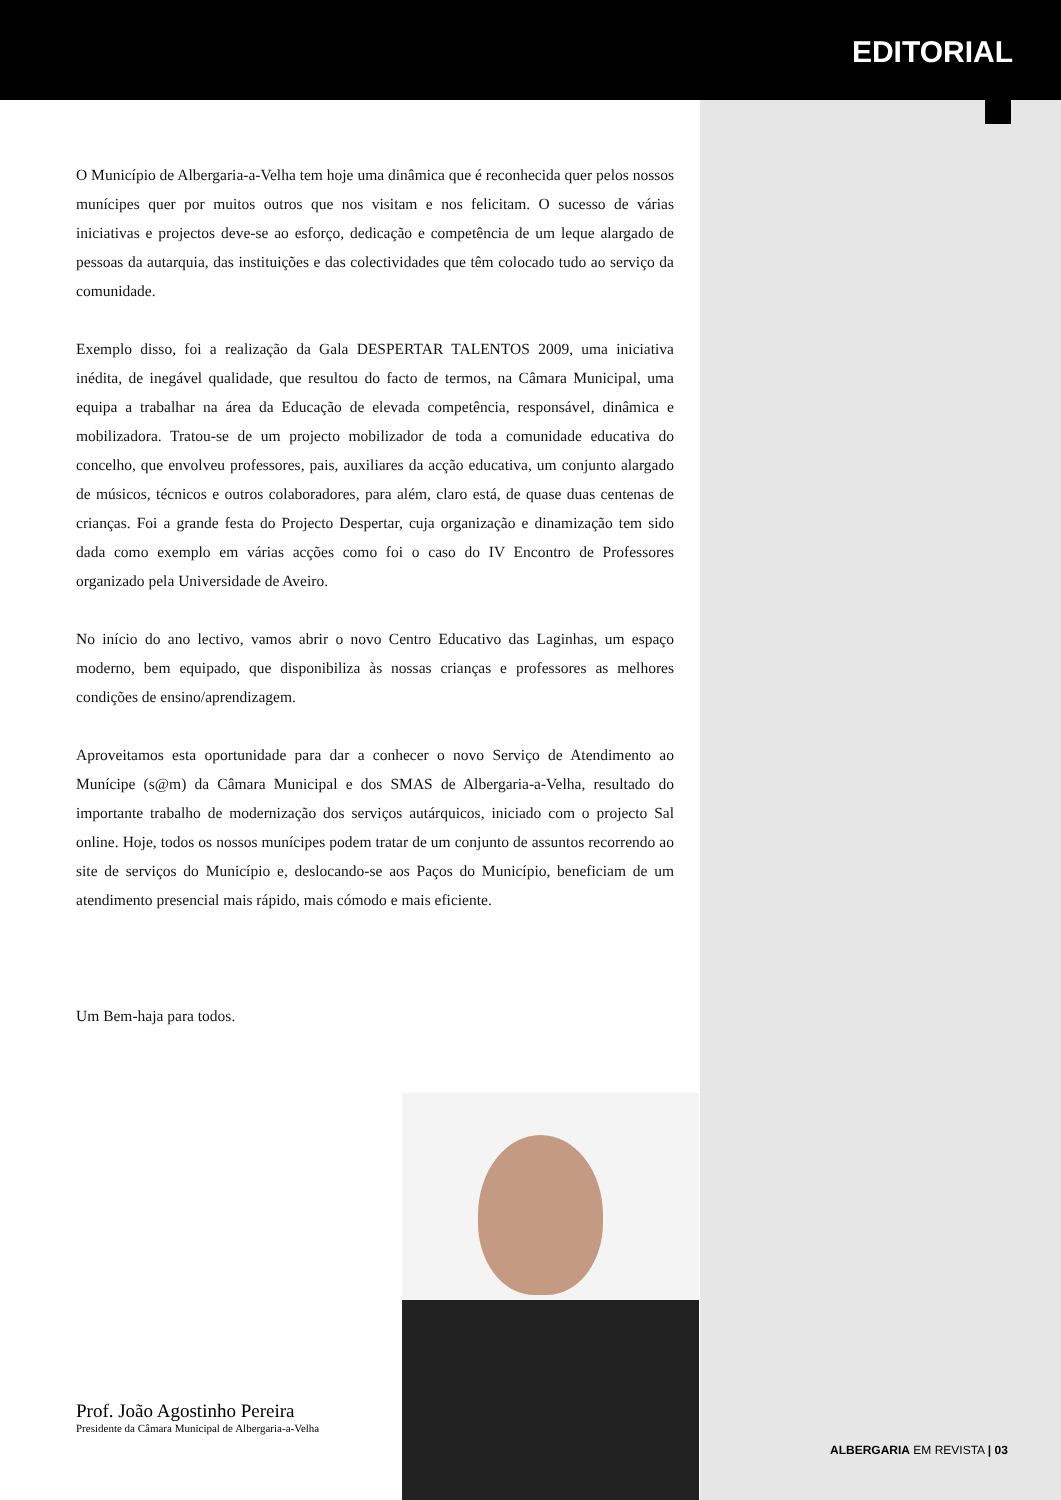EDITORIAL
O Município de Albergaria-a-Velha tem hoje uma dinâmica que é reconhecida quer pelos nossos munícipes quer por muitos outros que nos visitam e nos felicitam. O sucesso de várias iniciativas e projectos deve-se ao esforço, dedicação e competência de um leque alargado de pessoas da autarquia, das instituições e das colectividades que têm colocado tudo ao serviço da comunidade.
Exemplo disso, foi a realização da Gala DESPERTAR TALENTOS 2009, uma iniciativa inédita, de inegável qualidade, que resultou do facto de termos, na Câmara Municipal, uma equipa a trabalhar na área da Educação de elevada competência, responsável, dinâmica e mobilizadora. Tratou-se de um projecto mobilizador de toda a comunidade educativa do concelho, que envolveu professores, pais, auxiliares da acção educativa, um conjunto alargado de músicos, técnicos e outros colaboradores, para além, claro está, de quase duas centenas de crianças. Foi a grande festa do Projecto Despertar, cuja organização e dinamização tem sido dada como exemplo em várias acções como foi o caso do IV Encontro de Professores organizado pela Universidade de Aveiro.
No início do ano lectivo, vamos abrir o novo Centro Educativo das Laginhas, um espaço moderno, bem equipado, que disponibiliza às nossas crianças e professores as melhores condições de ensino/aprendizagem.
Aproveitamos esta oportunidade para dar a conhecer o novo Serviço de Atendimento ao Munícipe (s@m) da Câmara Municipal e dos SMAS de Albergaria-a-Velha, resultado do importante trabalho de modernização dos serviços autárquicos, iniciado com o projecto Sal online. Hoje, todos os nossos munícipes podem tratar de um conjunto de assuntos recorrendo ao site de serviços do Município e, deslocando-se aos Paços do Município, beneficiam de um atendimento presencial mais rápido, mais cómodo e mais eficiente.
Um Bem-haja para todos.
Prof. João Agostinho Pereira
Presidente da Câmara Municipal de Albergaria-a-Velha
ALBERGARIA EM REVISTA | 03